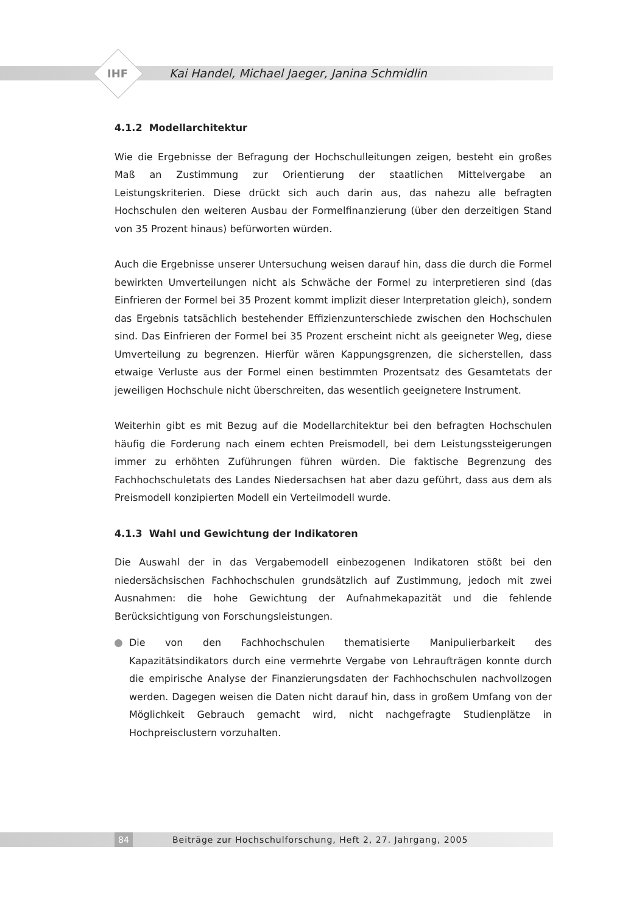IHF
Kai Handel, Michael Jaeger, Janina Schmidlin
4.1.2 Modellarchitektur
Wie die Ergebnisse der Befragung der Hochschulleitungen zeigen, besteht ein großes Maß an Zustimmung zur Orientierung der staatlichen Mittelvergabe an Leistungskriterien. Diese drückt sich auch darin aus, das nahezu alle befragten Hochschulen den weiteren Ausbau der Formelfinanzierung (über den derzeitigen Stand von 35 Prozent hinaus) befürworten würden.
Auch die Ergebnisse unserer Untersuchung weisen darauf hin, dass die durch die Formel bewirkten Umverteilungen nicht als Schwäche der Formel zu interpretieren sind (das Einfrieren der Formel bei 35 Prozent kommt implizit dieser Interpretation gleich), sondern das Ergebnis tatsächlich bestehender Effizienzunterschiede zwischen den Hochschulen sind. Das Einfrieren der Formel bei 35 Prozent erscheint nicht als geeigneter Weg, diese Umverteilung zu begrenzen. Hierfür wären Kappungsgrenzen, die sicherstellen, dass etwaige Verluste aus der Formel einen bestimmten Prozentsatz des Gesamtetats der jeweiligen Hochschule nicht überschreiten, das wesentlich geeignetere Instrument.
Weiterhin gibt es mit Bezug auf die Modellarchitektur bei den befragten Hochschulen häufig die Forderung nach einem echten Preismodell, bei dem Leistungssteigerungen immer zu erhöhten Zuführungen führen würden. Die faktische Begrenzung des Fachhochschuletats des Landes Niedersachsen hat aber dazu geführt, dass aus dem als Preismodell konzipierten Modell ein Verteilmodell wurde.
4.1.3 Wahl und Gewichtung der Indikatoren
Die Auswahl der in das Vergabemodell einbezogenen Indikatoren stößt bei den niedersächsischen Fachhochschulen grundsätzlich auf Zustimmung, jedoch mit zwei Ausnahmen: die hohe Gewichtung der Aufnahmekapazität und die fehlende Berücksichtigung von Forschungsleistungen.
Die von den Fachhochschulen thematisierte Manipulierbarkeit des Kapazitätsindikators durch eine vermehrte Vergabe von Lehraufträgen konnte durch die empirische Analyse der Finanzierungsdaten der Fachhochschulen nachvollzogen werden. Dagegen weisen die Daten nicht darauf hin, dass in großem Umfang von der Möglichkeit Gebrauch gemacht wird, nicht nachgefragte Studienplätze in Hochpreisclustern vorzuhalten.
84 Beiträge zur Hochschulforschung, Heft 2, 27. Jahrgang, 2005